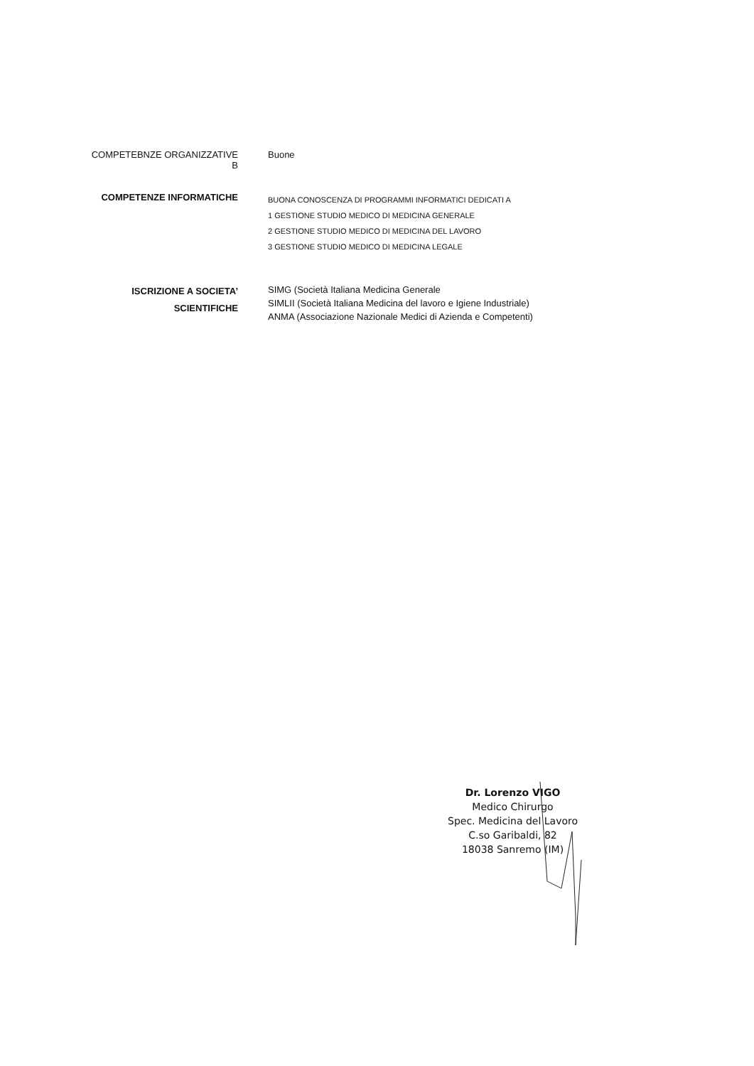COMPETEBNZE ORGANIZZATIVE B Buone
COMPETENZE INFORMATICHE
BUONA CONOSCENZA DI PROGRAMMI INFORMATICI DEDICATI A
1 GESTIONE STUDIO MEDICO DI MEDICINA GENERALE
2 GESTIONE STUDIO MEDICO DI MEDICINA DEL LAVORO
3 GESTIONE STUDIO MEDICO DI MEDICINA LEGALE
ISCRIZIONE A SOCIETA’
SCIENTIFICHE
SIMG (Società Italiana Medicina Generale
SIMLII (Società Italiana Medicina del lavoro e Igiene Industriale)
ANMA (Associazione Nazionale Medici di Azienda e Competenti)
Dr. Lorenzo VIGO
Medico Chirurgo
Spec. Medicina del Lavoro
C.so Garibaldi, 82
18038 Sanremo (IM)